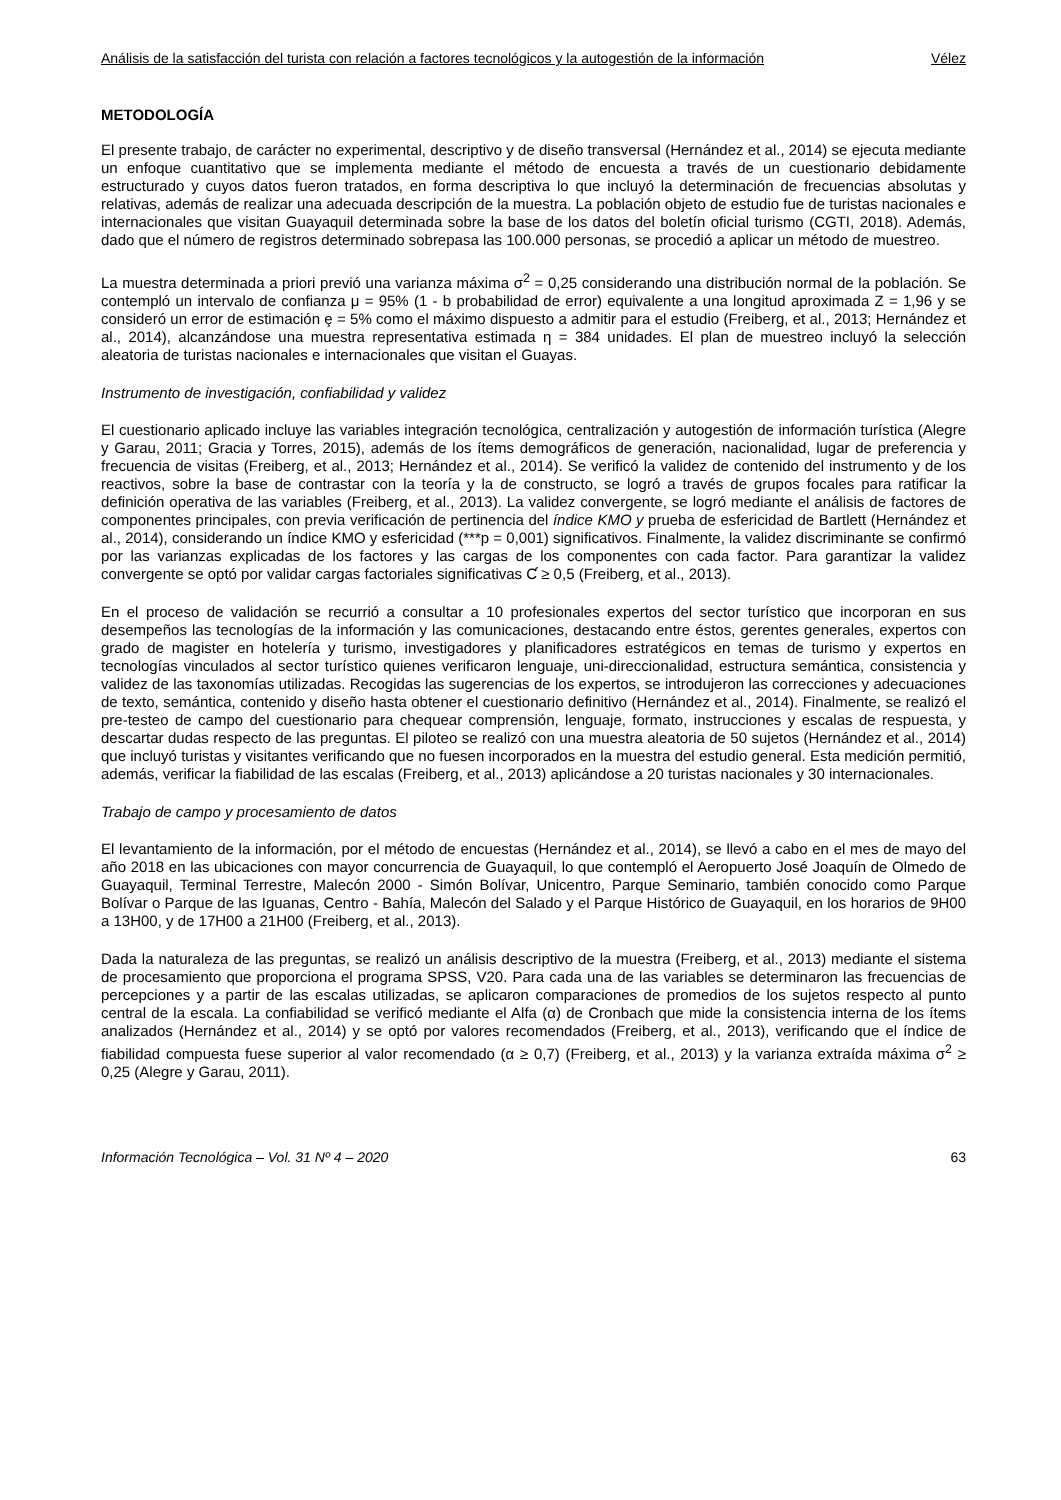Análisis de la satisfacción del turista con relación a factores tecnológicos y la autogestión de la información Vélez
METODOLOGÍA
El presente trabajo, de carácter no experimental, descriptivo y de diseño transversal (Hernández et al., 2014) se ejecuta mediante un enfoque cuantitativo que se implementa mediante el método de encuesta a través de un cuestionario debidamente estructurado y cuyos datos fueron tratados, en forma descriptiva lo que incluyó la determinación de frecuencias absolutas y relativas, además de realizar una adecuada descripción de la muestra. La población objeto de estudio fue de turistas nacionales e internacionales que visitan Guayaquil determinada sobre la base de los datos del boletín oficial turismo (CGTI, 2018). Además, dado que el número de registros determinado sobrepasa las 100.000 personas, se procedió a aplicar un método de muestreo.
La muestra determinada a priori previó una varianza máxima σ<sup>2</sup> = 0,25 considerando una distribución normal de la población. Se contempló un intervalo de confianza μ = 95% (1 - b probabilidad de error) equivalente a una longitud aproximada Z = 1,96 y se consideró un error de estimación ȩ = 5% como el máximo dispuesto a admitir para el estudio (Freiberg, et al., 2013; Hernández et al., 2014), alcanzándose una muestra representativa estimada η = 384 unidades. El plan de muestreo incluyó la selección aleatoria de turistas nacionales e internacionales que visitan el Guayas.
Instrumento de investigación, confiabilidad y validez
El cuestionario aplicado incluye las variables integración tecnológica, centralización y autogestión de información turística (Alegre y Garau, 2011; Gracia y Torres, 2015), además de los ítems demográficos de generación, nacionalidad, lugar de preferencia y frecuencia de visitas (Freiberg, et al., 2013; Hernández et al., 2014). Se verificó la validez de contenido del instrumento y de los reactivos, sobre la base de contrastar con la teoría y la de constructo, se logró a través de grupos focales para ratificar la definición operativa de las variables (Freiberg, et al., 2013). La validez convergente, se logró mediante el análisis de factores de componentes principales, con previa verificación de pertinencia del índice KMO y prueba de esfericidad de Bartlett (Hernández et al., 2014), considerando un índice KMO y esfericidad (***p = 0,001) significativos. Finalmente, la validez discriminante se confirmó por las varianzas explicadas de los factores y las cargas de los componentes con cada factor. Para garantizar la validez convergente se optó por validar cargas factoriales significativas Ƈ ≥ 0,5 (Freiberg, et al., 2013).
En el proceso de validación se recurrió a consultar a 10 profesionales expertos del sector turístico que incorporan en sus desempeños las tecnologías de la información y las comunicaciones, destacando entre éstos, gerentes generales, expertos con grado de magister en hotelería y turismo, investigadores y planificadores estratégicos en temas de turismo y expertos en tecnologías vinculados al sector turístico quienes verificaron lenguaje, uni-direccionalidad, estructura semántica, consistencia y validez de las taxonomías utilizadas. Recogidas las sugerencias de los expertos, se introdujeron las correcciones y adecuaciones de texto, semántica, contenido y diseño hasta obtener el cuestionario definitivo (Hernández et al., 2014). Finalmente, se realizó el pre-testeo de campo del cuestionario para chequear comprensión, lenguaje, formato, instrucciones y escalas de respuesta, y descartar dudas respecto de las preguntas. El piloteo se realizó con una muestra aleatoria de 50 sujetos (Hernández et al., 2014) que incluyó turistas y visitantes verificando que no fuesen incorporados en la muestra del estudio general. Esta medición permitió, además, verificar la fiabilidad de las escalas (Freiberg, et al., 2013) aplicándose a 20 turistas nacionales y 30 internacionales.
Trabajo de campo y procesamiento de datos
El levantamiento de la información, por el método de encuestas (Hernández et al., 2014), se llevó a cabo en el mes de mayo del año 2018 en las ubicaciones con mayor concurrencia de Guayaquil, lo que contempló el Aeropuerto José Joaquín de Olmedo de Guayaquil, Terminal Terrestre, Malecón 2000 - Simón Bolívar, Unicentro, Parque Seminario, también conocido como Parque Bolívar o Parque de las Iguanas, Centro - Bahía, Malecón del Salado y el Parque Histórico de Guayaquil, en los horarios de 9H00 a 13H00, y de 17H00 a 21H00 (Freiberg, et al., 2013).
Dada la naturaleza de las preguntas, se realizó un análisis descriptivo de la muestra (Freiberg, et al., 2013) mediante el sistema de procesamiento que proporciona el programa SPSS, V20. Para cada una de las variables se determinaron las frecuencias de percepciones y a partir de las escalas utilizadas, se aplicaron comparaciones de promedios de los sujetos respecto al punto central de la escala. La confiabilidad se verificó mediante el Alfa (α) de Cronbach que mide la consistencia interna de los ítems analizados (Hernández et al., 2014) y se optó por valores recomendados (Freiberg, et al., 2013), verificando que el índice de fiabilidad compuesta fuese superior al valor recomendado (α ≥ 0,7) (Freiberg, et al., 2013) y la varianza extraída máxima σ<sup>2</sup> ≥ 0,25 (Alegre y Garau, 2011).
Información Tecnológica – Vol. 31 Nº 4 – 2020 63